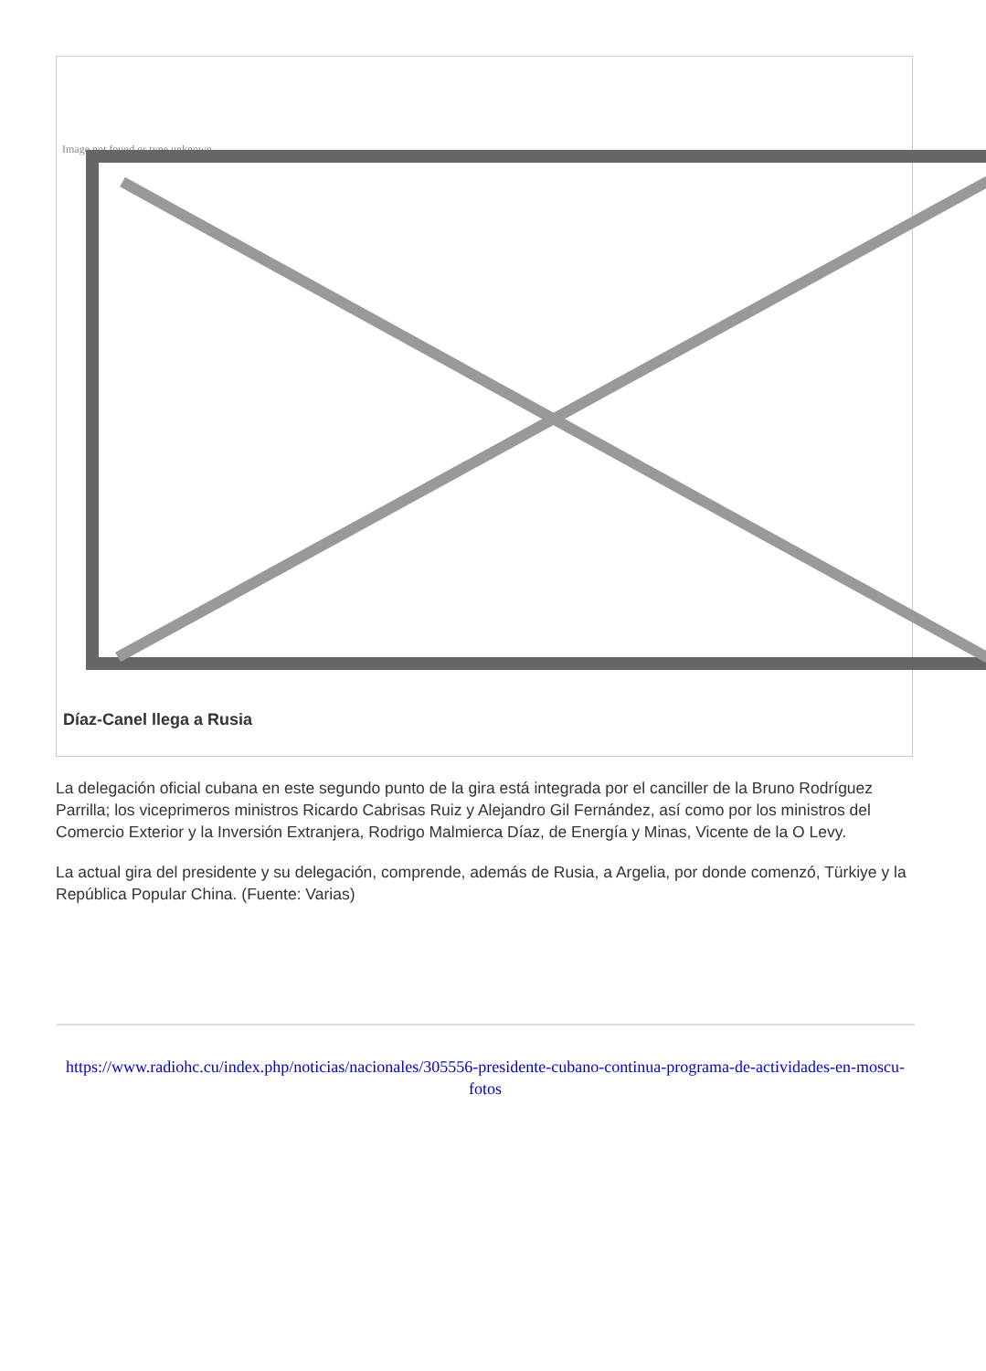Image not found or type unknown
Díaz-Canel llega a Rusia
La delegación oficial cubana en este segundo punto de la gira está integrada por el canciller de la Bruno Rodríguez Parrilla; los viceprimeros ministros Ricardo Cabrisas Ruiz y Alejandro Gil Fernández, así como por los ministros del Comercio Exterior y la Inversión Extranjera, Rodrigo Malmierca Díaz, de Energía y Minas, Vicente de la O Levy.
La actual gira del presidente y su delegación, comprende, además de Rusia, a Argelia, por donde comenzó, Türkiye y la República Popular China. (Fuente: Varias)
https://www.radiohc.cu/index.php/noticias/nacionales/305556-presidente-cubano-continua-programa-de-actividades-en-moscu-fotos